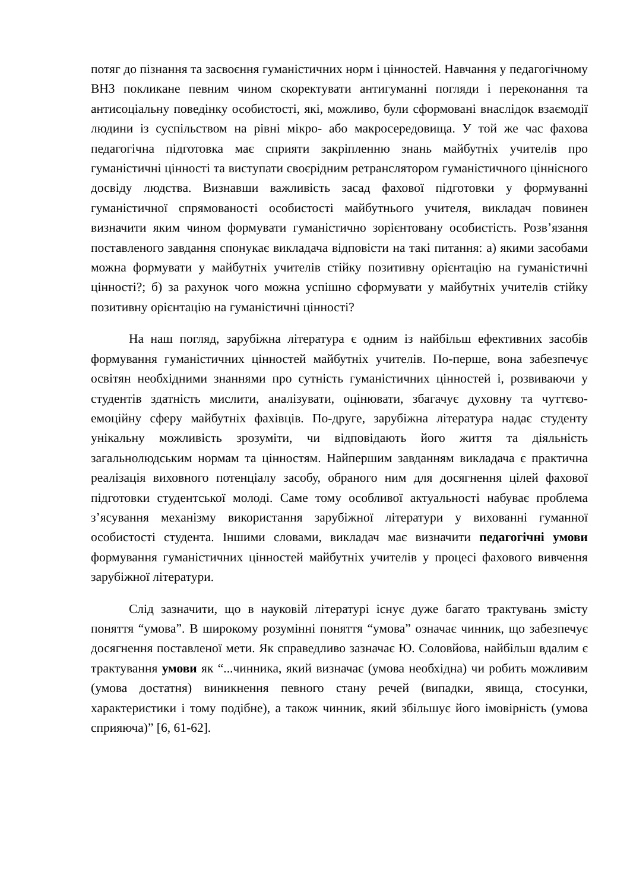потяг до пізнання та засвоєння гуманістичних норм і цінностей. Навчання у педагогічному ВНЗ покликане певним чином скоректувати антигуманні погляди і переконання та антисоціальну поведінку особистості, які, можливо, були сформовані внаслідок взаємодії людини із суспільством на рівні мікро- або макросередовища. У той же час фахова педагогічна підготовка має сприяти закріпленню знань майбутніх учителів про гуманістичні цінності та виступати своєрідним ретранслятором гуманістичного ціннісного досвіду людства. Визнавши важливість засад фахової підготовки у формуванні гуманістичної спрямованості особистості майбутнього учителя, викладач повинен визначити яким чином формувати гуманістично зорієнтовану особистість. Розв’язання поставленого завдання спонукає викладача відповісти на такі питання: а) якими засобами можна формувати у майбутніх учителів стійку позитивну орієнтацію на гуманістичні цінності?; б) за рахунок чого можна успішно сформувати у майбутніх учителів стійку позитивну орієнтацію на гуманістичні цінності?
На наш погляд, зарубіжна література є одним із найбільш ефективних засобів формування гуманістичних цінностей майбутніх учителів. По-перше, вона забезпечує освітян необхідними знаннями про сутність гуманістичних цінностей і, розвиваючи у студентів здатність мислити, аналізувати, оцінювати, збагачує духовну та чуттєво-емоційну сферу майбутніх фахівців. По-друге, зарубіжна література надає студенту унікальну можливість зрозуміти, чи відповідають його життя та діяльність загальнолюдським нормам та цінностям. Найпершим завданням викладача є практична реалізація виховного потенціалу засобу, обраного ним для досягнення цілей фахової підготовки студентської молоді. Саме тому особливої актуальності набуває проблема з’ясування механізму використання зарубіжної літератури у вихованні гуманної особистості студента. Іншими словами, викладач має визначити педагогічні умови формування гуманістичних цінностей майбутніх учителів у процесі фахового вивчення зарубіжної літератури.
Слід зазначити, що в науковій літературі існує дуже багато трактувань змісту поняття “умова”. В широкому розумінні поняття “умова” означає чинник, що забезпечує досягнення поставленої мети. Як справедливо зазначає Ю. Соловйова, найбільш вдалим є трактування умови як “...чинника, який визначає (умова необхідна) чи робить можливим (умова достатня) виникнення певного стану речей (випадки, явища, стосунки, характеристики і тому подібне), а також чинник, який збільшує його імовірність (умова сприяюча)” [6, 61-62].